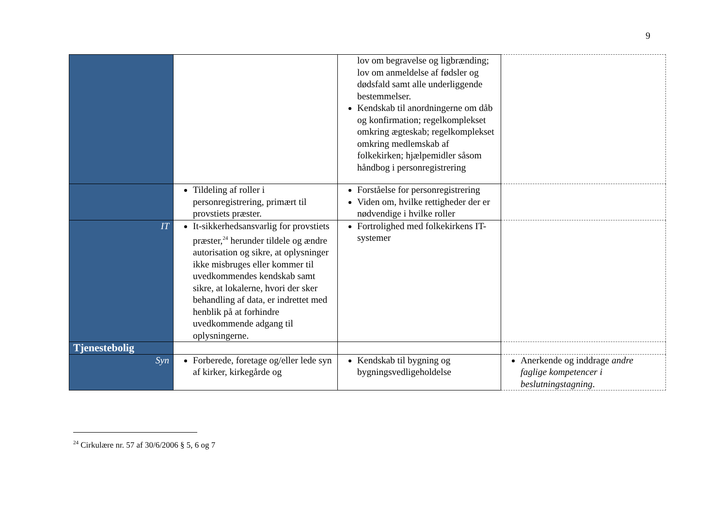9
| | | lov om begravelse og ligbrænding; lov om anmeldelse af fødsler og dødsfald samt alle underliggende bestemmelser. Kendskab til anordningerne om dåb og konfirmation; regelkomplekset omkring ægteskab; regelkomplekset omkring medlemskab af folkekirken; hjælpemidler såsom håndbog i personregistrering | |
| | Tildeling af roller i personregistrering, primært til provstiets præster. | Forståelse for personregistrering Viden om, hvilke rettigheder der er nødvendige i hvilke roller | |
| IT | It-sikkerhedsansvarlig for provstiets præster,<sup>24</sup> herunder tildele og ændre autorisation og sikre, at oplysninger ikke misbruges eller kommer til uvedkommendes kendskab samt sikre, at lokalerne, hvori der sker behandling af data, er indrettet med henblik på at forhindre uvedkommende adgang til oplysningerne. | Fortrolighed med folkekirkens IT-systemer | |
| Tjenestebolig | | | |
| Syn | Forberede, foretage og/eller lede syn af kirker, kirkegårde og | Kendskab til bygning og bygningsvedligeholdelse | Anerkende og inddrage andre faglige kompetencer i beslutningstagning . |
<sup>24</sup> Cirkulære nr. 57 af 30/6/2006 § 5, 6 og 7